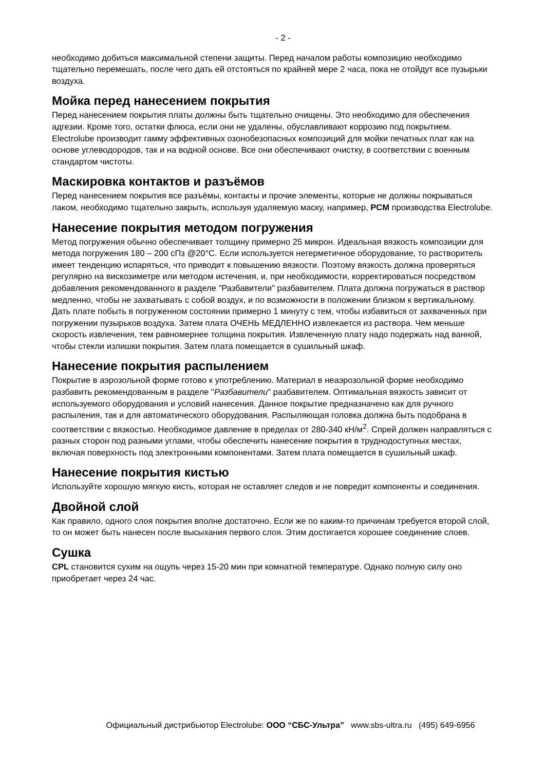- 2 -
необходимо добиться максимальной степени защиты. Перед началом работы композицию необходимо тщательно перемешать, после чего дать ей отстояться по крайней мере 2 часа, пока не отойдут все пузырьки воздуха.
Мойка перед нанесением покрытия
Перед нанесением покрытия платы должны быть тщательно очищены. Это необходимо для обеспечения адгезии. Кроме того, остатки флюса, если они не удалены, обуславливают коррозию под покрытием. Electrolube производит гамму эффективных озонобезопасных композиций для мойки печатных плат как на основе углеводородов, так и на водной основе. Все они обеспечивают очистку, в соответствии с военным стандартом чистоты.
Маскировка контактов и разъёмов
Перед нанесением покрытия все разъёмы, контакты и прочие элементы, которые не должны покрываться лаком, необходимо тщательно закрыть, используя удаляемую маску, например, PCM производства Electrolube.
Нанесение покрытия методом погружения
Метод погружения обычно обеспечивает толщину примерно 25 микрон. Идеальная вязкость композиции для метода погружения 180 – 200 сПз @20°C. Если используется негерметичное оборудование, то растворитель имеет тенденцию испаряться, что приводит к повышению вязкости. Поэтому вязкость должна проверяться регулярно на вискозиметре или методом истечения, и, при необходимости, корректироваться посредством добавления рекомендованного в разделе "Разбавители" разбавителем. Плата должна погружаться в раствор медленно, чтобы не захватывать с собой воздух, и по возможности в положении близком к вертикальному. Дать плате побыть в погруженном состоянии примерно 1 минуту с тем, чтобы избавиться от захваченных при погружении пузырьков воздуха. Затем плата ОЧЕНЬ МЕДЛЕННО извлекается из раствора. Чем меньше скорость извлечения, тем равномернее толщина покрытия. Извлеченную плату надо подержать над ванной, чтобы стекли излишки покрытия. Затем плата помещается в сушильный шкаф.
Нанесение покрытия распылением
Покрытие в аэрозольной форме готово к употреблению. Материал в неаэрозольной форме необходимо разбавить рекомендованным в разделе "Разбавители" разбавителем. Оптимальная вязкость зависит от используемого оборудования и условий нанесения. Данное покрытие предназначено как для ручного распыления, так и для автоматического оборудования. Распыляющая головка должна быть подобрана в соответствии с вязкостью. Необходимое давление в пределах от 280-340 кН/м<sup>2</sup>. Спрей должен направляться с разных сторон под разными углами, чтобы обеспечить нанесение покрытия в труднодоступных местах, включая поверхность под электронными компонентами. Затем плата помещается в сушильный шкаф.
Нанесение покрытия кистью
Используйте хорошую мягкую кисть, которая не оставляет следов и не повредит компоненты и соединения.
Двойной слой
Как правило, одного слоя покрытия вполне достаточно. Если же по каким-то причинам требуется второй слой, то он может быть нанесен после высыхания первого слоя. Этим достигается хорошее соединение слоев.
Сушка
CPL становится сухим на ощупь через 15-20 мин при комнатной температуре. Однако полную силу оно приобретает через 24 час.
Официальный дистрибьютор Electrolube: ООО “СБС-Ультра” www.sbs-ultra.ru (495) 649-6956